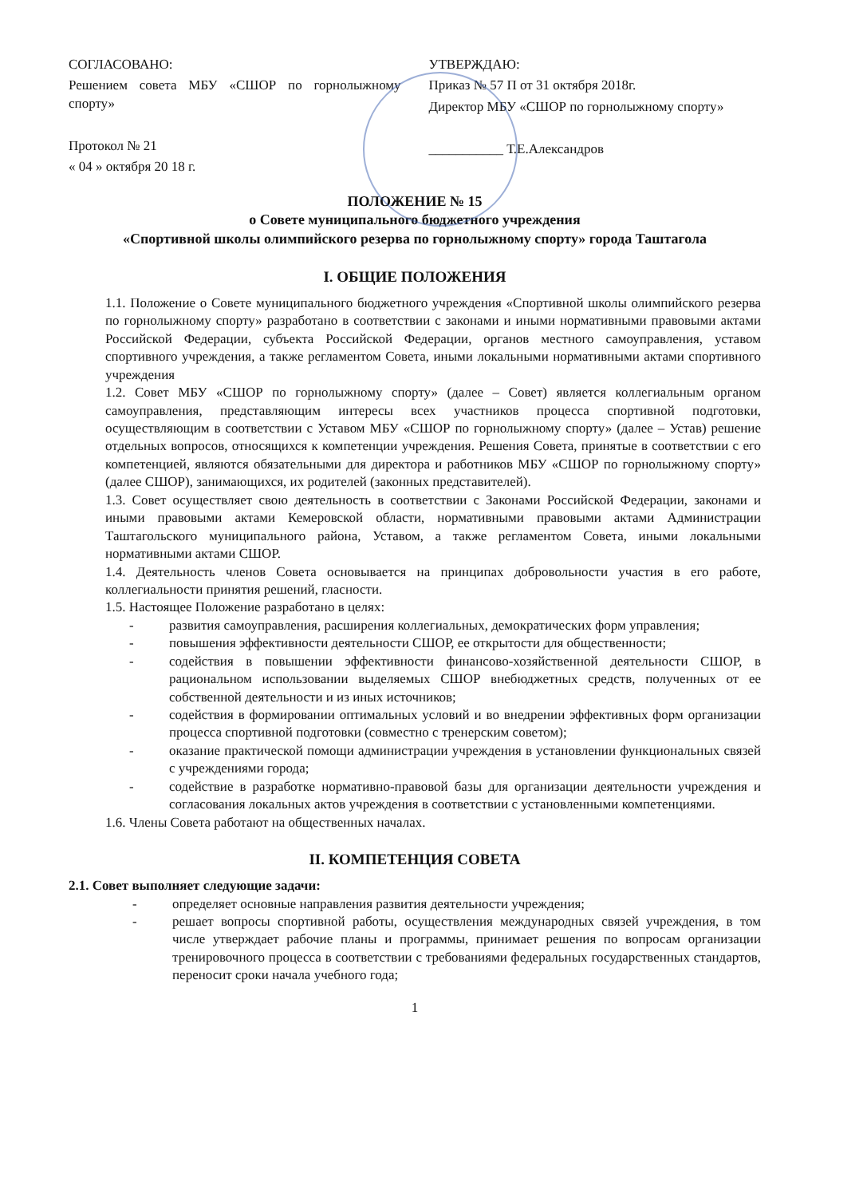СОГЛАСОВАНО:
Решением совета МБУ «СШОР по горнолыжному спорту»
Протокол № 21
« 04 » октября 20 18 г.
УТВЕРЖДАЮ:
Приказ № 57 П от 31 октября 2018г.
Директор МБУ «СШОР по горнолыжному спорту»
___________ Т.Е.Александров
ПОЛОЖЕНИЕ № 15
о Совете муниципального бюджетного учреждения
«Спортивной школы олимпийского резерва по горнолыжному спорту» города Таштагола
I. ОБЩИЕ ПОЛОЖЕНИЯ
1.1. Положение о Совете муниципального бюджетного учреждения «Спортивной школы олимпийского резерва по горнолыжному спорту» разработано в соответствии с законами и иными нормативными правовыми актами Российской Федерации, субъекта Российской Федерации, органов местного самоуправления, уставом спортивного учреждения, а также регламентом Совета, иными локальными нормативными актами спортивного учреждения
1.2. Совет МБУ «СШОР по горнолыжному спорту» (далее – Совет) является коллегиальным органом самоуправления, представляющим интересы всех участников процесса спортивной подготовки, осуществляющим в соответствии с Уставом МБУ «СШОР по горнолыжному спорту» (далее – Устав) решение отдельных вопросов, относящихся к компетенции учреждения. Решения Совета, принятые в соответствии с его компетенцией, являются обязательными для директора и работников МБУ «СШОР по горнолыжному спорту» (далее СШОР), занимающихся, их родителей (законных представителей).
1.3. Совет осуществляет свою деятельность в соответствии с Законами Российской Федерации, законами и иными правовыми актами Кемеровской области, нормативными правовыми актами Администрации Таштагольского муниципального района, Уставом, а также регламентом Совета, иными локальными нормативными актами СШОР.
1.4. Деятельность членов Совета основывается на принципах добровольности участия в его работе, коллегиальности принятия решений, гласности.
1.5. Настоящее Положение разработано в целях:
- развития самоуправления, расширения коллегиальных, демократических форм управления;
- повышения эффективности деятельности СШОР, ее открытости для общественности;
- содействия в повышении эффективности финансово-хозяйственной деятельности СШОР, в рациональном использовании выделяемых СШОР внебюджетных средств, полученных от ее собственной деятельности и из иных источников;
- содействия в формировании оптимальных условий и во внедрении эффективных форм организации процесса спортивной подготовки (совместно с тренерским советом);
- оказание практической помощи администрации учреждения в установлении функциональных связей с учреждениями города;
- содействие в разработке нормативно-правовой базы для организации деятельности учреждения и согласования локальных актов учреждения в соответствии с установленными компетенциями.
1.6. Члены Совета работают на общественных началах.
II. КОМПЕТЕНЦИЯ СОВЕТА
2.1. Совет выполняет следующие задачи:
- определяет основные направления развития деятельности учреждения;
- решает вопросы спортивной работы, осуществления международных связей учреждения, в том числе утверждает рабочие планы и программы, принимает решения по вопросам организации тренировочного процесса в соответствии с требованиями федеральных государственных стандартов, переносит сроки начала учебного года;
1